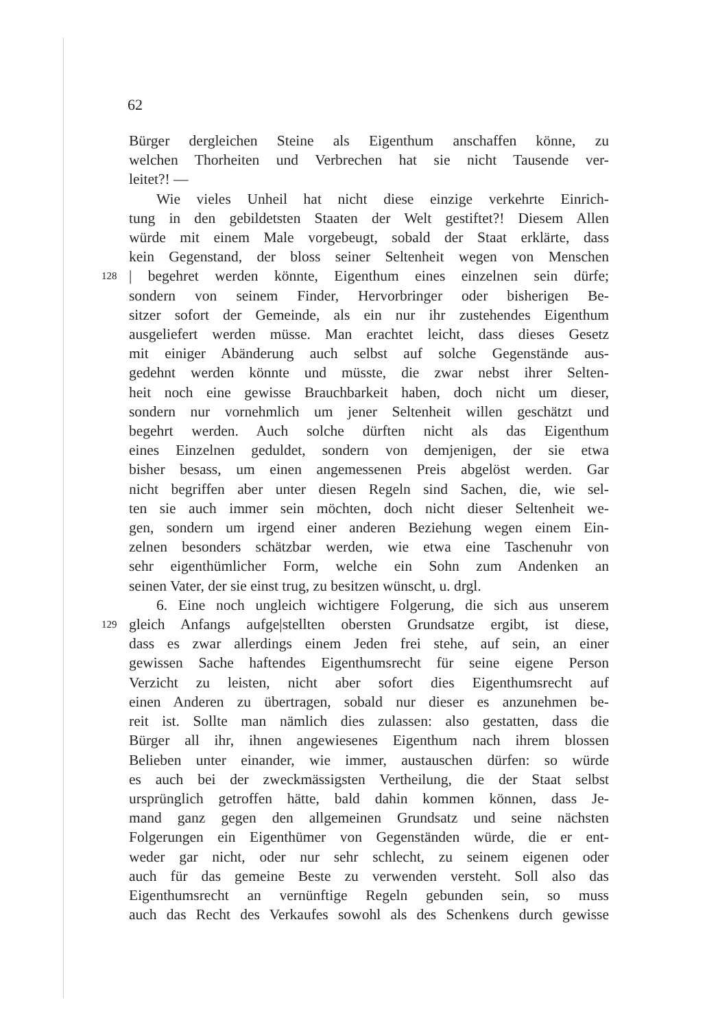62
Bürger dergleichen Steine als Eigenthum anschaffen könne, zu
welchen Thorheiten und Verbrechen hat sie nicht Tausende ver-
leitet?! —
Wie vieles Unheil hat nicht diese einzige verkehrte Einrich-
tung in den gebildetsten Staaten der Welt gestiftet?! Diesem Allen
würde mit einem Male vorgebeugt, sobald der Staat erklärte, dass
kein Gegenstand, der bloss seiner Seltenheit wegen von Menschen
128 | begehret werden könnte, Eigenthum eines einzelnen sein dürfe;
sondern von seinem Finder, Hervorbringer oder bisherigen Be-
sitzer sofort der Gemeinde, als ein nur ihr zustehendes Eigenthum
ausgeliefert werden müsse. Man erachtet leicht, dass dieses Gesetz
mit einiger Abänderung auch selbst auf solche Gegenstände aus-
gedehnt werden könnte und müsste, die zwar nebst ihrer Selten-
heit noch eine gewisse Brauchbarkeit haben, doch nicht um dieser,
sondern nur vornehmlich um jener Seltenheit willen geschätzt und
begehrt werden. Auch solche dürften nicht als das Eigenthum
eines Einzelnen geduldet, sondern von demjenigen, der sie etwa
bisher besass, um einen angemessenen Preis abgelöst werden. Gar
nicht begriffen aber unter diesen Regeln sind Sachen, die, wie sel-
ten sie auch immer sein möchten, doch nicht dieser Seltenheit we-
gen, sondern um irgend einer anderen Beziehung wegen einem Ein-
zelnen besonders schätzbar werden, wie etwa eine Taschenuhr von
sehr eigenthümlicher Form, welche ein Sohn zum Andenken an
seinen Vater, der sie einst trug, zu besitzen wünscht, u. drgl.
6. Eine noch ungleich wichtigere Folgerung, die sich aus unserem
129 gleich Anfangs aufge|stellten obersten Grundsatze ergibt, ist diese,
dass es zwar allerdings einem Jeden frei stehe, auf sein, an einer
gewissen Sache haftendes Eigenthumsrecht für seine eigene Person
Verzicht zu leisten, nicht aber sofort dies Eigenthumsrecht auf
einen Anderen zu übertragen, sobald nur dieser es anzunehmen be-
reit ist. Sollte man nämlich dies zulassen: also gestatten, dass die
Bürger all ihr, ihnen angewiesenes Eigenthum nach ihrem blossen
Belieben unter einander, wie immer, austauschen dürfen: so würde
es auch bei der zweckmässigsten Vertheilung, die der Staat selbst
ursprünglich getroffen hätte, bald dahin kommen können, dass Je-
mand ganz gegen den allgemeinen Grundsatz und seine nächsten
Folgerungen ein Eigenthümer von Gegenständen würde, die er ent-
weder gar nicht, oder nur sehr schlecht, zu seinem eigenen oder
auch für das gemeine Beste zu verwenden versteht. Soll also das
Eigenthumsrecht an vernünftige Regeln gebunden sein, so muss
auch das Recht des Verkaufes sowohl als des Schenkens durch gewisse